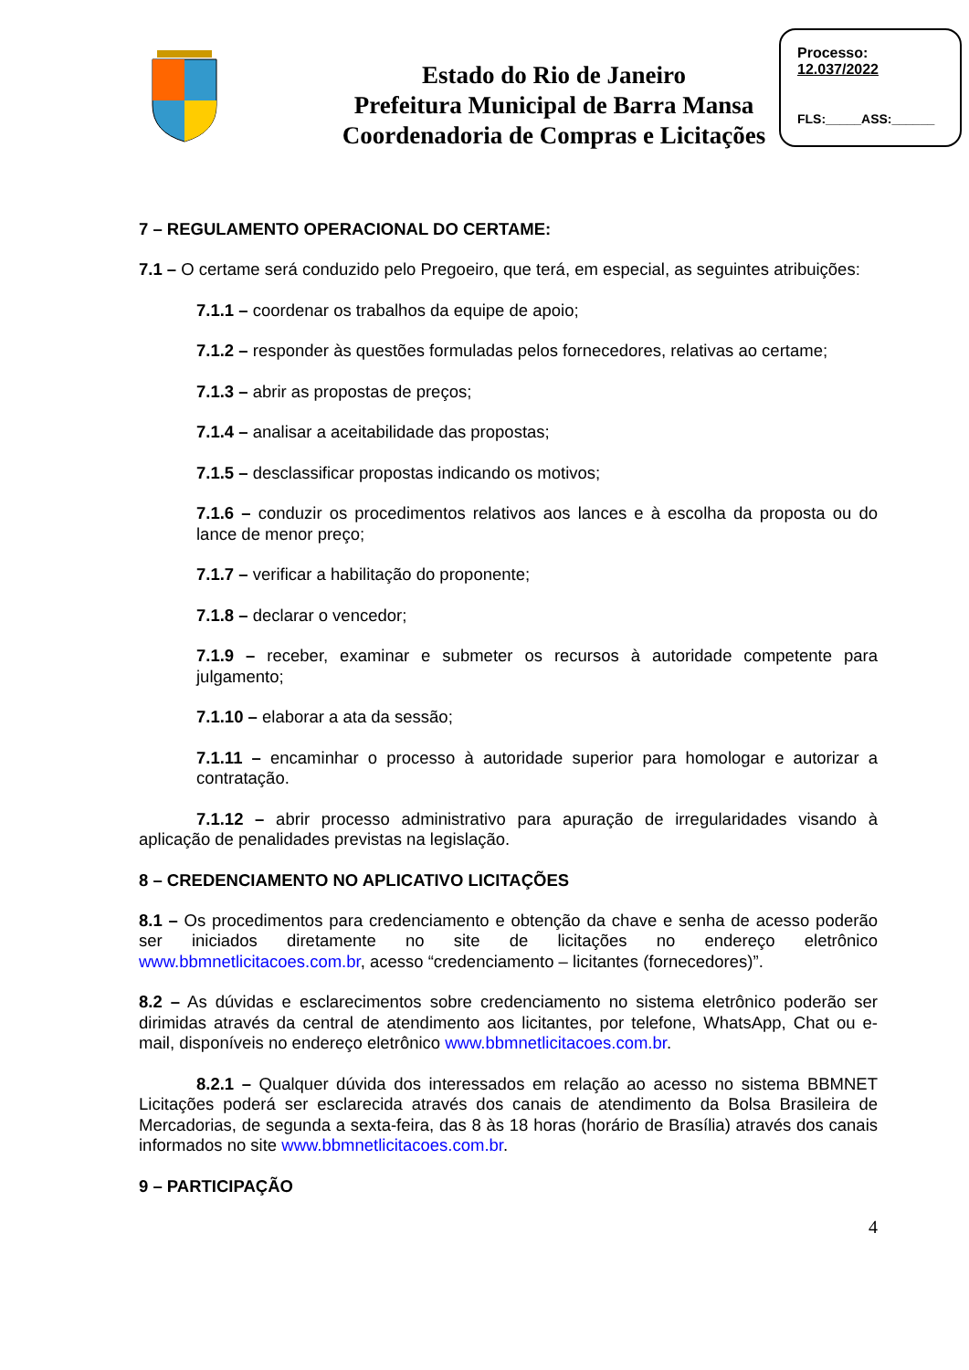Estado do Rio de Janeiro
Prefeitura Municipal de Barra Mansa
Coordenadoria de Compras e Licitações
Processo:
12.037/2022
FLS:_____ASS:______
7 – REGULAMENTO OPERACIONAL DO CERTAME:
7.1 – O certame será conduzido pelo Pregoeiro, que terá, em especial, as seguintes atribuições:
7.1.1 – coordenar os trabalhos da equipe de apoio;
7.1.2 – responder às questões formuladas pelos fornecedores, relativas ao certame;
7.1.3 – abrir as propostas de preços;
7.1.4 – analisar a aceitabilidade das propostas;
7.1.5 – desclassificar propostas indicando os motivos;
7.1.6 – conduzir os procedimentos relativos aos lances e à escolha da proposta ou do lance de menor preço;
7.1.7 – verificar a habilitação do proponente;
7.1.8 – declarar o vencedor;
7.1.9 – receber, examinar e submeter os recursos à autoridade competente para julgamento;
7.1.10 – elaborar a ata da sessão;
7.1.11 – encaminhar o processo à autoridade superior para homologar e autorizar a contratação.
7.1.12 – abrir processo administrativo para apuração de irregularidades visando à aplicação de penalidades previstas na legislação.
8 – CREDENCIAMENTO NO APLICATIVO LICITAÇÕES
8.1 – Os procedimentos para credenciamento e obtenção da chave e senha de acesso poderão ser iniciados diretamente no site de licitações no endereço eletrônico www.bbmnetlicitacoes.com.br, acesso “credenciamento – licitantes (fornecedores)”.
8.2 – As dúvidas e esclarecimentos sobre credenciamento no sistema eletrônico poderão ser dirimidas através da central de atendimento aos licitantes, por telefone, WhatsApp, Chat ou e-mail, disponíveis no endereço eletrônico www.bbmnetlicitacoes.com.br.
8.2.1 – Qualquer dúvida dos interessados em relação ao acesso no sistema BBMNET Licitações poderá ser esclarecida através dos canais de atendimento da Bolsa Brasileira de Mercadorias, de segunda a sexta-feira, das 8 às 18 horas (horário de Brasília) através dos canais informados no site www.bbmnetlicitacoes.com.br.
9 – PARTICIPAÇÃO
4